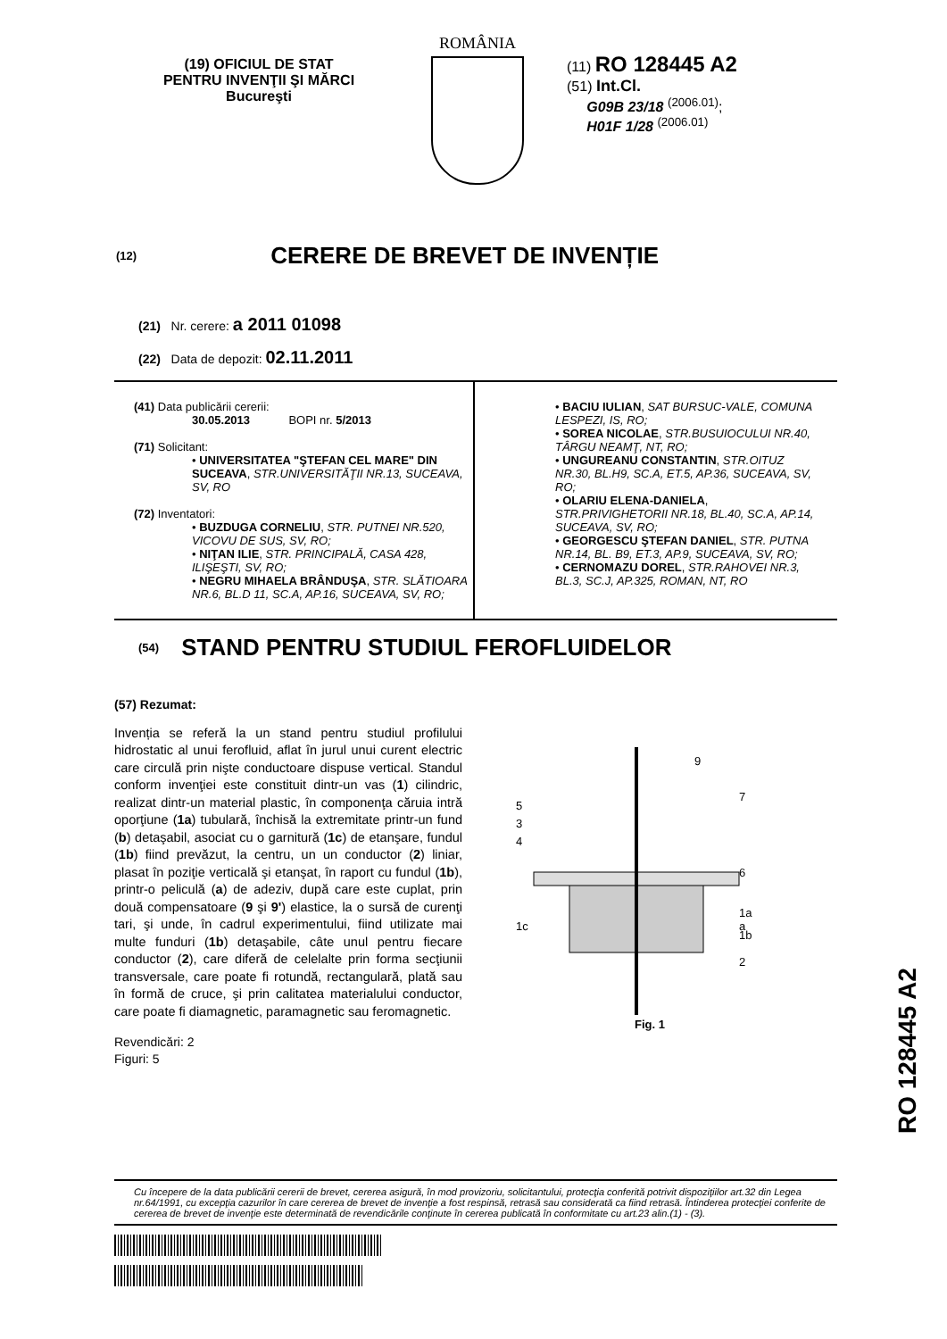(19) OFICIUL DE STAT
PENTRU INVENŢII ŞI MĂRCI
Bucureşti
ROMÂNIA
(11) RO 128445 A2
(51) Int.Cl.
G09B 23/18 <sup>(2006.01)</sup>;
H01F 1/28 <sup>(2006.01)</sup>
(12) CERERE DE BREVET DE INVENȚIE
(21) Nr. cerere: a 2011 01098
(22) Data de depozit: 02.11.2011
(41) Data publicării cererii:
30.05.2013 BOPI nr. 5/2013
(71) Solicitant:
• UNIVERSITATEA "ŞTEFAN CEL MARE" DIN SUCEAVA, STR.UNIVERSITĂŢII NR.13, SUCEAVA, SV, RO
(72) Inventatori:
• BUZDUGA CORNELIU, STR. PUTNEI NR.520, VICOVU DE SUS, SV, RO;
• NIŢAN ILIE, STR. PRINCIPALĂ, CASA 428, ILIŞEŞTI, SV, RO;
• NEGRU MIHAELA BRÂNDUŞA, STR. SLĂTIOARA NR.6, BL.D 11, SC.A, AP.16, SUCEAVA, SV, RO;
• BACIU IULIAN, SAT BURSUC-VALE, COMUNA LESPEZI, IS, RO;
• SOREA NICOLAE, STR.BUSUIOCULUI NR.40, TÂRGU NEAMŢ, NT, RO;
• UNGUREANU CONSTANTIN, STR.OITUZ NR.30, BL.H9, SC.A, ET.5, AP.36, SUCEAVA, SV, RO;
• OLARIU ELENA-DANIELA, STR.PRIVIGHETORII NR.18, BL.40, SC.A, AP.14, SUCEAVA, SV, RO;
• GEORGESCU ŞTEFAN DANIEL, STR. PUTNA NR.14, BL. B9, ET.3, AP.9, SUCEAVA, SV, RO;
• CERNOMAZU DOREL, STR.RAHOVEI NR.3, BL.3, SC.J, AP.325, ROMAN, NT, RO
(54) STAND PENTRU STUDIUL FEROFLUIDELOR
(57) Rezumat:
Invenția se referă la un stand pentru studiul profilului hidrostatic al unui ferofluid, aflat în jurul unui curent electric care circulă prin nişte conductoare dispuse vertical. Standul conform invenţiei este constituit dintr-un vas (1) cilindric, realizat dintr-un material plastic, în componenţa căruia intră oporţiune (1a) tubulară, închisă la extremitate printr-un fund (b) detaşabil, asociat cu o garnitură (1c) de etanşare, fundul (1b) fiind prevăzut, la centru, un un conductor (2) liniar, plasat în poziţie verticală şi etanşat, în raport cu fundul (1b), printr-o peliculă (a) de adeziv, după care este cuplat, prin două compensatoare (9 şi 9') elastice, la o sursă de curenţi tari, şi unde, în cadrul experimentului, fiind utilizate mai multe funduri (1b) detaşabile, câte unul pentru fiecare conductor (2), care diferă de celelalte prin forma secţiunii transversale, care poate fi rotundă, rectangulară, plată sau în formă de cruce, şi prin calitatea materialului conductor, care poate fi diamagnetic, paramagnetic sau feromagnetic.
Revendicări: 2
Figuri: 5
9
7
6
1a
a
1b
2
5
3
4
1c
Fig. 1
RO 128445 A2
Cu începere de la data publicării cererii de brevet, cererea asigură, în mod provizoriu, solicitantului, protecţia conferită potrivit dispoziţiilor art.32 din Legea nr.64/1991, cu excepţia cazurilor în care cererea de brevet de invenţie a fost respinsă, retrasă sau considerată ca fiind retrasă. Întinderea protecţiei conferite de cererea de brevet de invenţie este determinată de revendicările conţinute în cererea publicată în conformitate cu art.23 alin.(1) - (3).